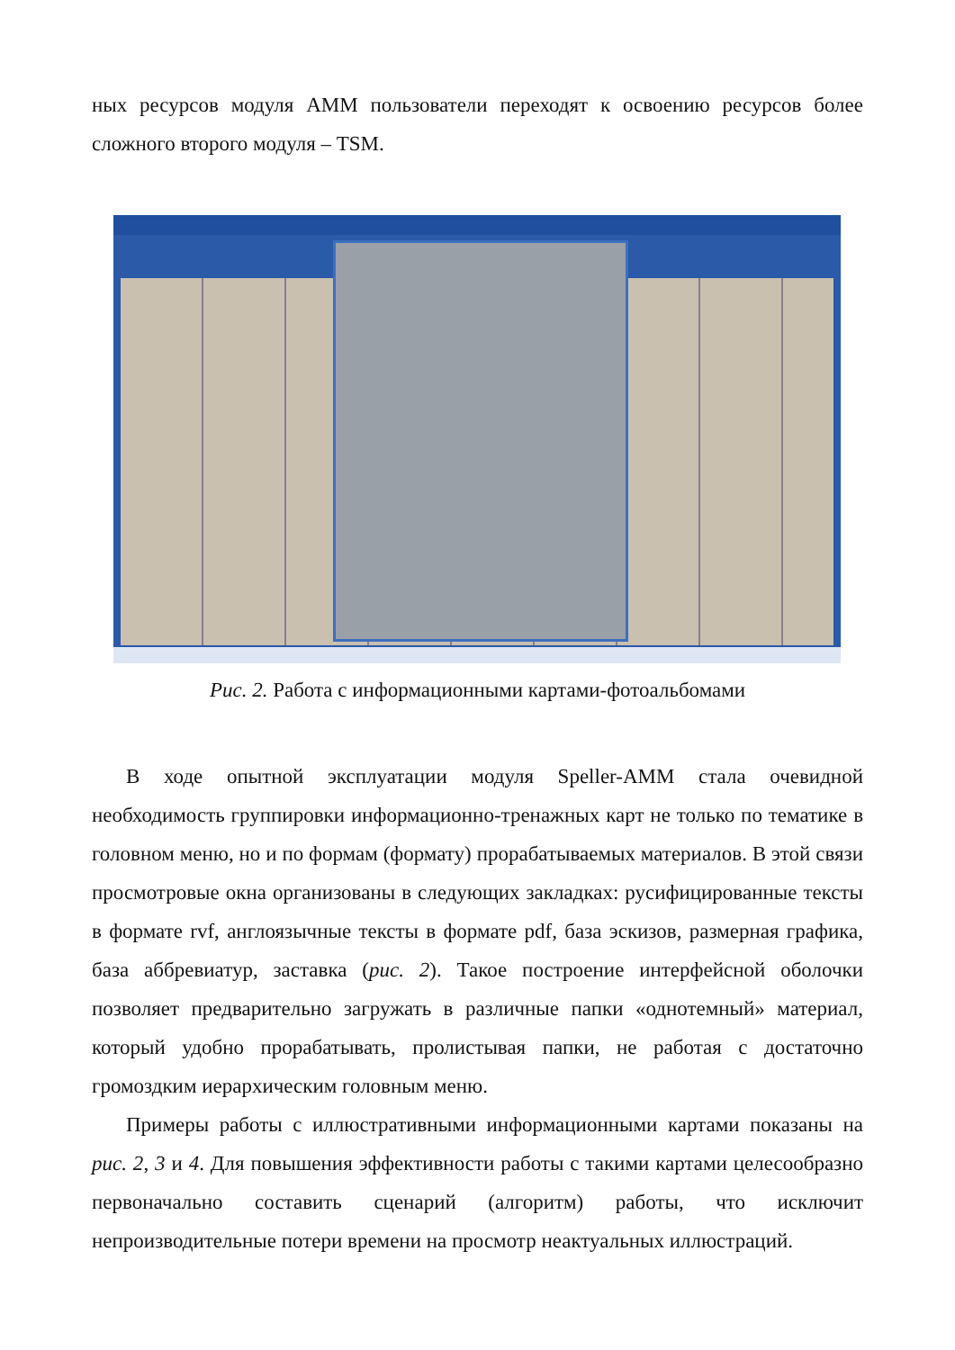ных ресурсов модуля AMM пользователи переходят к освоению ресурсов более сложного второго модуля – TSM.
Рис. 2. Работа с информационными картами-фотоальбомами
В ходе опытной эксплуатации модуля Speller-AMM стала очевидной необходимость группировки информационно-тренажных карт не только по тематике в головном меню, но и по формам (формату) прорабатываемых материалов. В этой связи просмотровые окна организованы в следующих закладках: русифицированные тексты в формате rvf, англоязычные тексты в формате pdf, база эскизов, размерная графика, база аббревиатур, заставка (рис. 2). Такое построение интерфейсной оболочки позволяет предварительно загружать в различные папки «однотемный» материал, который удобно прорабатывать, пролистывая папки, не работая с достаточно громоздким иерархическим головным меню.
Примеры работы с иллюстративными информационными картами показаны на рис. 2, 3 и 4. Для повышения эффективности работы с такими картами целесообразно первоначально составить сценарий (алгоритм) работы, что исключит непроизводительные потери времени на просмотр неактуальных иллюстраций.